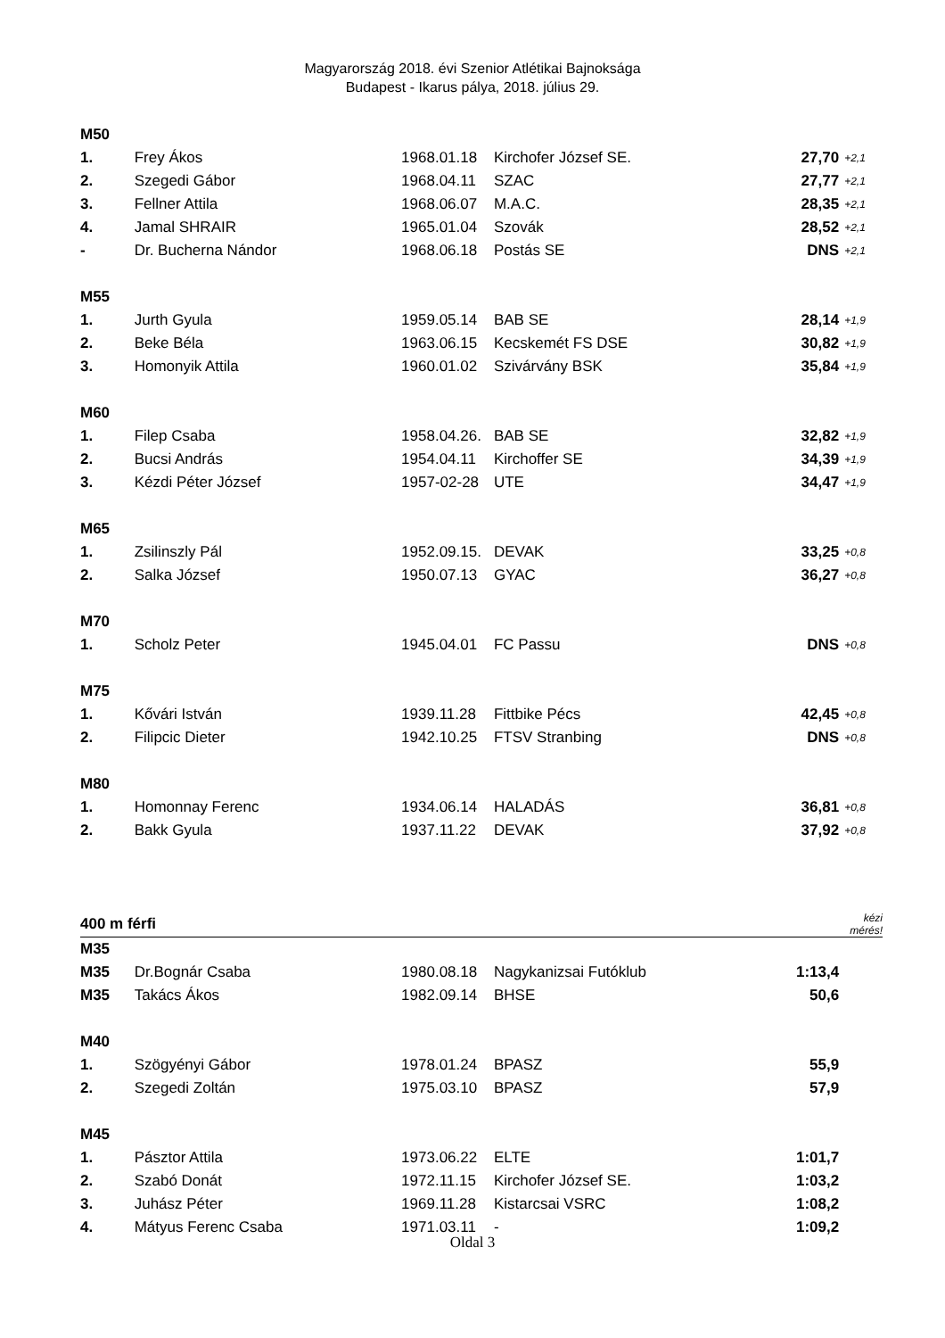Magyarország 2018. évi Szenior Atlétikai Bajnoksága
Budapest - Ikarus pálya, 2018. július 29.
| M50 | | | | | |
| 1. | Frey Ákos | 1968.01.18 | Kirchofer József SE. | 27,70 | +2,1 |
| 2. | Szegedi Gábor | 1968.04.11 | SZAC | 27,77 | +2,1 |
| 3. | Fellner Attila | 1968.06.07 | M.A.C. | 28,35 | +2,1 |
| 4. | Jamal SHRAIR | 1965.01.04 | Szovák | 28,52 | +2,1 |
| - | Dr. Bucherna Nándor | 1968.06.18 | Postás SE | DNS | +2,1 |
| M55 | | | | | |
| 1. | Jurth Gyula | 1959.05.14 | BAB SE | 28,14 | +1,9 |
| 2. | Beke Béla | 1963.06.15 | Kecskemét FS DSE | 30,82 | +1,9 |
| 3. | Homonyik Attila | 1960.01.02 | Szivárvány BSK | 35,84 | +1,9 |
| M60 | | | | | |
| 1. | Filep Csaba | 1958.04.26. | BAB SE | 32,82 | +1,9 |
| 2. | Bucsi András | 1954.04.11 | Kirchoffer SE | 34,39 | +1,9 |
| 3. | Kézdi Péter József | 1957-02-28 | UTE | 34,47 | +1,9 |
| M65 | | | | | |
| 1. | Zsilinszly Pál | 1952.09.15. | DEVAK | 33,25 | +0,8 |
| 2. | Salka József | 1950.07.13 | GYAC | 36,27 | +0,8 |
| M70 | | | | | |
| 1. | Scholz Peter | 1945.04.01 | FC Passu | DNS | +0,8 |
| M75 | | | | | |
| 1. | Kővári István | 1939.11.28 | Fittbike Pécs | 42,45 | +0,8 |
| 2. | Filipcic Dieter | 1942.10.25 | FTSV Stranbing | DNS | +0,8 |
| M80 | | | | | |
| 1. | Homonnay Ferenc | 1934.06.14 | HALADÁS | 36,81 | +0,8 |
| 2. | Bakk Gyula | 1937.11.22 | DEVAK | 37,92 | +0,8 |
| 400 m férfi | | | | | kézi mérés! |
| M35 | | | | | |
| M35 | Dr.Bognár Csaba | 1980.08.18 | Nagykanizsai Futóklub | 1:13,4 | |
| M35 | Takács Ákos | 1982.09.14 | BHSE | 50,6 | |
| M40 | | | | | |
| 1. | Szögyényi Gábor | 1978.01.24 | BPASZ | 55,9 | |
| 2. | Szegedi Zoltán | 1975.03.10 | BPASZ | 57,9 | |
| M45 | | | | | |
| 1. | Pásztor Attila | 1973.06.22 | ELTE | 1:01,7 | |
| 2. | Szabó Donát | 1972.11.15 | Kirchofer József SE. | 1:03,2 | |
| 3. | Juhász Péter | 1969.11.28 | Kistarcsai VSRC | 1:08,2 | |
| 4. | Mátyus Ferenc Csaba | 1971.03.11 | - | 1:09,2 | |
Oldal 3